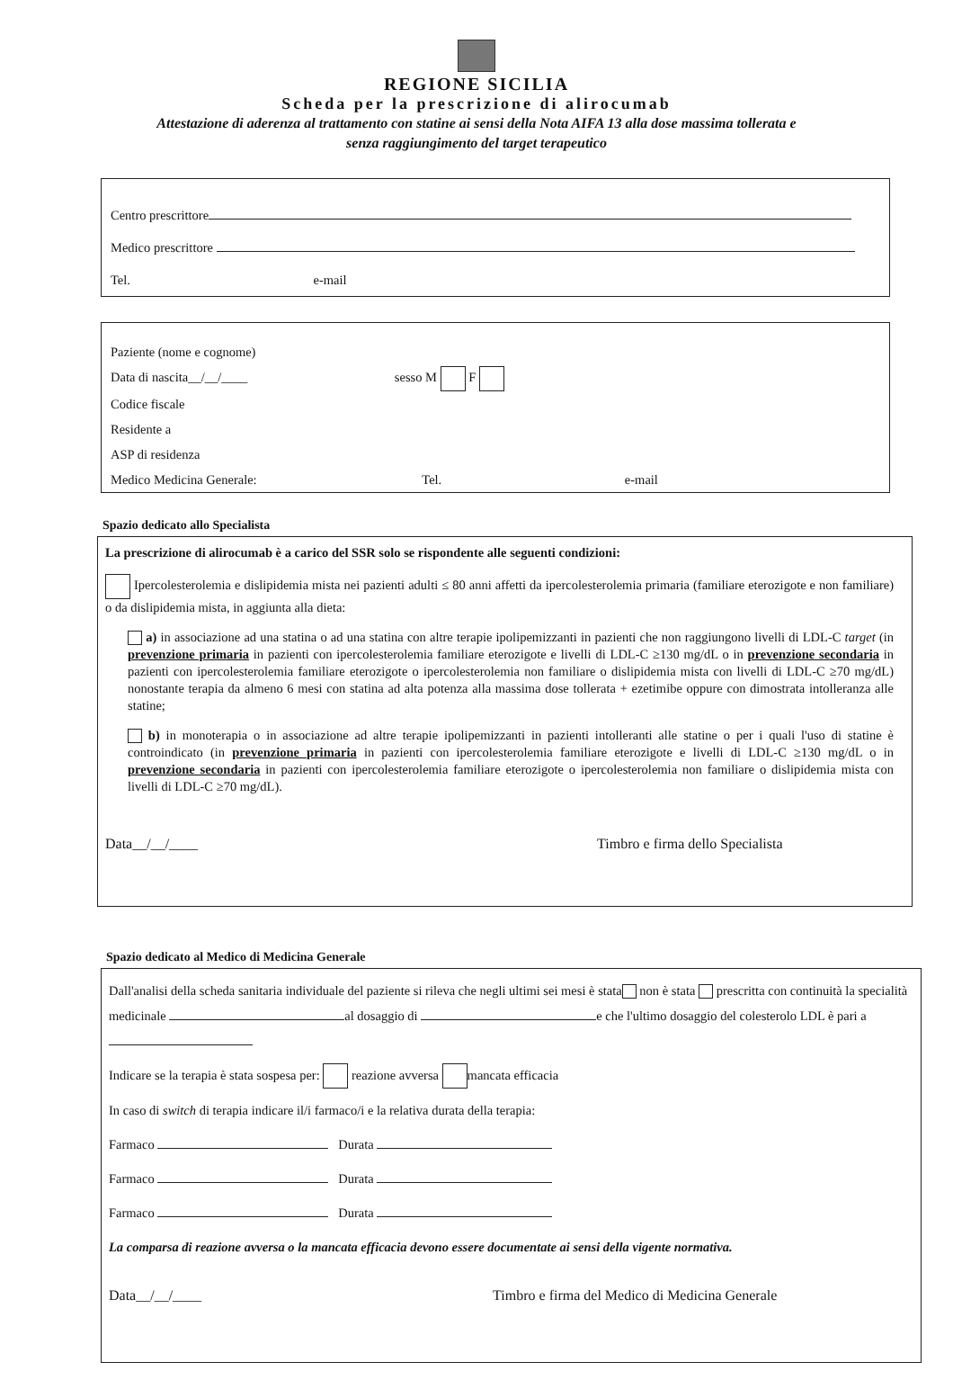REGIONE SICILIA
Scheda per la prescrizione di alirocumab
Attestazione di aderenza al trattamento con statine ai sensi della Nota AIFA 13 alla dose massima tollerata e
senza raggiungimento del target terapeutico
Centro prescrittore
Medico prescrittore
Tel. e-mail
Paziente (nome e cognome)
Data di nascita__/__/____ sesso M F
Codice fiscale
Residente a
ASP di residenza
Medico Medicina Generale: Tel. e-mail
Spazio dedicato allo Specialista
La prescrizione di alirocumab è a carico del SSR solo se rispondente alle seguenti condizioni:
Ipercolesterolemia e dislipidemia mista nei pazienti adulti ≤ 80 anni affetti da ipercolesterolemia primaria (familiare eterozigote e non familiare) o da dislipidemia mista, in aggiunta alla dieta:
a) in associazione ad una statina o ad una statina con altre terapie ipolipemizzanti in pazienti che non raggiungono livelli di LDL-C target (in prevenzione primaria in pazienti con ipercolesterolemia familiare eterozigote e livelli di LDL-C ≥130 mg/dL o in prevenzione secondaria in pazienti con ipercolesterolemia familiare eterozigote o ipercolesterolemia non familiare o dislipidemia mista con livelli di LDL-C ≥70 mg/dL) nonostante terapia da almeno 6 mesi con statina ad alta potenza alla massima dose tollerata + ezetimibe oppure con dimostrata intolleranza alle statine;
b) in monoterapia o in associazione ad altre terapie ipolipemizzanti in pazienti intolleranti alle statine o per i quali l'uso di statine è controindicato (in prevenzione primaria in pazienti con ipercolesterolemia familiare eterozigote e livelli di LDL-C ≥130 mg/dL o in prevenzione secondaria in pazienti con ipercolesterolemia familiare eterozigote o ipercolesterolemia non familiare o dislipidemia mista con livelli di LDL-C ≥70 mg/dL).
Data__/__/____ Timbro e firma dello Specialista
Spazio dedicato al Medico di Medicina Generale
Dall'analisi della scheda sanitaria individuale del paziente si rileva che negli ultimi sei mesi è stata non è stata prescritta con continuità la specialità medicinale al dosaggio di e che l'ultimo dosaggio del colesterolo LDL è pari a
Indicare se la terapia è stata sospesa per: reazione avversa mancata efficacia
In caso di switch di terapia indicare il/i farmaco/i e la relativa durata della terapia:
Farmaco Durata
Farmaco Durata
Farmaco Durata
La comparsa di reazione avversa o la mancata efficacia devono essere documentate ai sensi della vigente normativa.
Data__/__/____ Timbro e firma del Medico di Medicina Generale